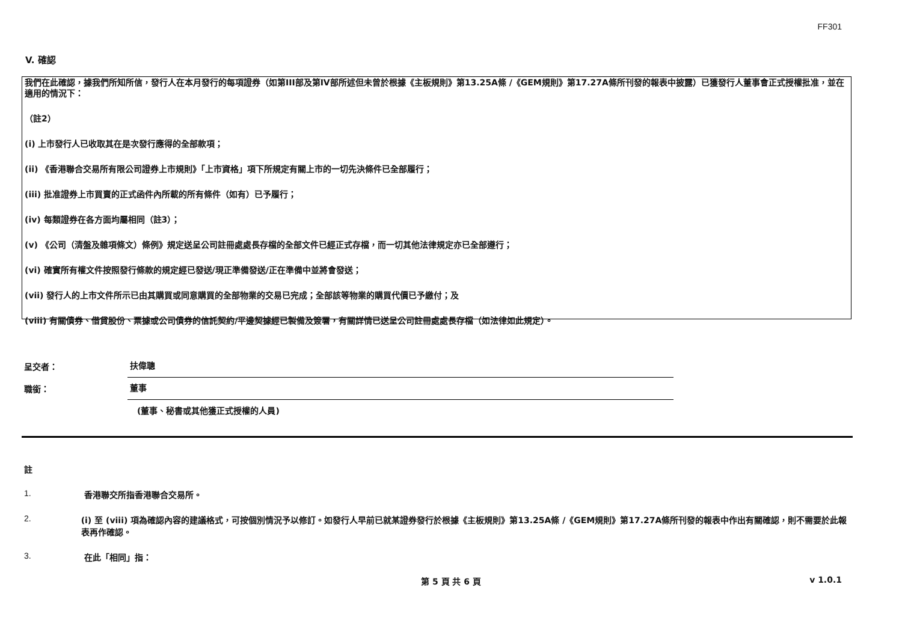FF301
V. 確認
我們在此確認，據我們所知所信，發行人在本月發行的每項證券（如第III部及第IV部所述但未曾於根據《主板規則》第13.25A條 /《GEM規則》第17.27A條所刊發的報表中披露）已獲發行人董事會正式授權批准，並在適用的情況下：
（註2）
(i) 上市發行人已收取其在是次發行應得的全部款項；
(ii) 《香港聯合交易所有限公司證券上市規則》「上市資格」項下所規定有關上市的一切先決條件已全部履行；
(iii) 批准證券上市買賣的正式函件內所載的所有條件（如有）已予履行；
(iv) 每類證券在各方面均屬相同（註3）；
(v) 《公司（清盤及雜項條文）條例》規定送呈公司註冊處處長存檔的全部文件已經正式存檔，而一切其他法律規定亦已全部遵行；
(vi) 確實所有權文件按照發行條款的規定經已發送/現正準備發送/正在準備中並將會發送；
(vii) 發行人的上市文件所示已由其購買或同意購買的全部物業的交易已完成；全部該等物業的購買代價已予繳付；及
(viii) 有關債券、借貸股份、票據或公司債券的信託契約/平邊契據經已製備及簽署，有關詳情已送呈公司註冊處處長存檔（如法律如此規定）。
呈交者： 扶偉聰
職銜： 董事
(董事、秘書或其他獲正式授權的人員)
註
1. 香港聯交所指香港聯合交易所。
2. (i) 至 (viii) 項為確認內容的建議格式，可按個別情況予以修訂。如發行人早前已就某證券發行於根據《主板規則》第13.25A條 /《GEM規則》第17.27A條所刊發的報表中作出有關確認，則不需要於此報表再作確認。
3. 在此「相同」指：
第 5 頁 共 6 頁 v 1.0.1